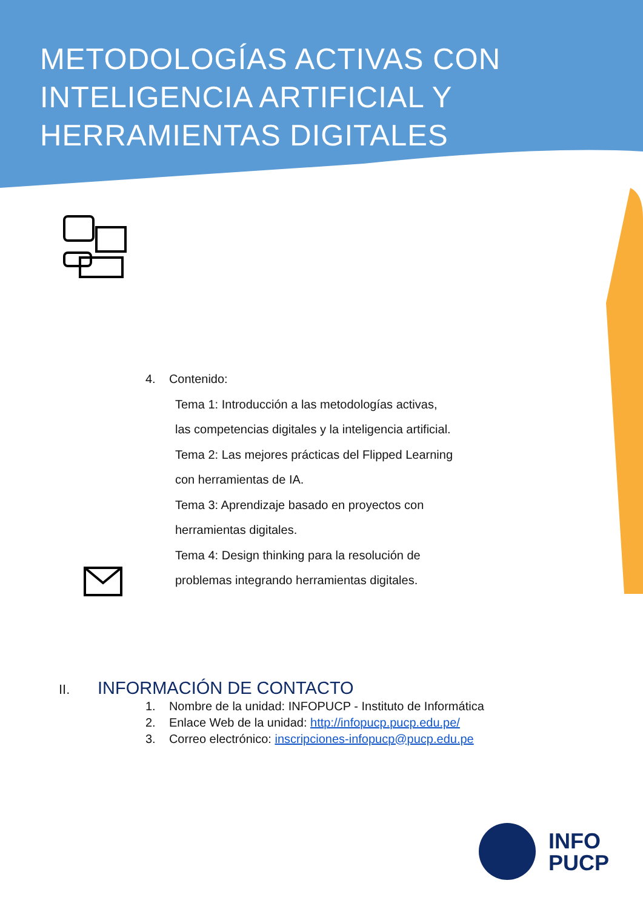METODOLOGÍAS ACTIVAS CON
INTELIGENCIA ARTIFICIAL Y
HERRAMIENTAS DIGITALES
4. Contenido:
Tema 1: Introducción a las metodologías activas,
las competencias digitales y la inteligencia artificial.
Tema 2: Las mejores prácticas del Flipped Learning
con herramientas de IA.
Tema 3: Aprendizaje basado en proyectos con
herramientas digitales.
Tema 4: Design thinking para la resolución de
problemas integrando herramientas digitales.
II. INFORMACIÓN DE CONTACTO
1. Nombre de la unidad: INFOPUCP - Instituto de Informática
2. Enlace Web de la unidad: http://infopucp.pucp.edu.pe/
3. Correo electrónico: inscripciones-infopucp@pucp.edu.pe
INFO
PUCP